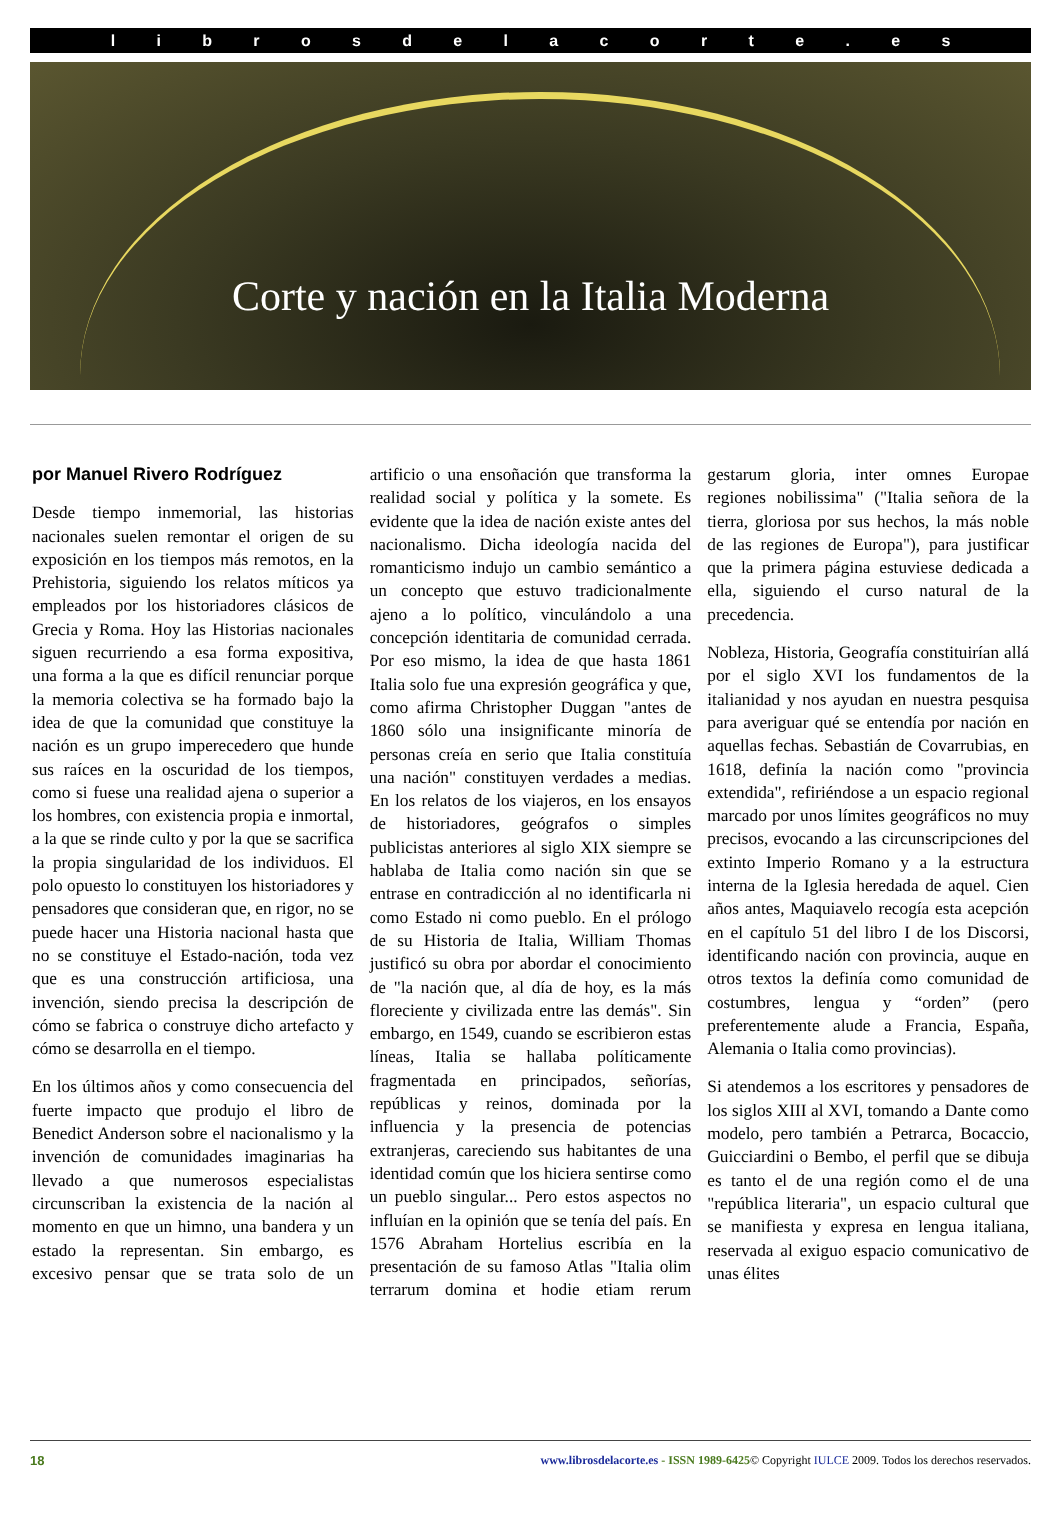l i b r o s d e l a c o r t e . e s
Corte y nación en la Italia Moderna
por Manuel Rivero Rodríguez
Desde tiempo inmemorial, las historias nacionales suelen remontar el origen de su exposición en los tiempos más remotos, en la Prehistoria, siguiendo los relatos míticos ya empleados por los historiadores clásicos de Grecia y Roma. Hoy las Historias nacionales siguen recurriendo a esa forma expositiva, una forma a la que es difícil renunciar porque la memoria colectiva se ha formado bajo la idea de que la comunidad que constituye la nación es un grupo imperecedero que hunde sus raíces en la oscuridad de los tiempos, como si fuese una realidad ajena o superior a los hombres, con existencia propia e inmortal, a la que se rinde culto y por la que se sacrifica la propia singularidad de los individuos. El polo opuesto lo constituyen los historiadores y pensadores que consideran que, en rigor, no se puede hacer una Historia nacional hasta que no se constituye el Estado-nación, toda vez que es una construcción artificiosa, una invención, siendo precisa la descripción de cómo se fabrica o construye dicho artefacto y cómo se desarrolla en el tiempo.
En los últimos años y como consecuencia del fuerte impacto que produjo el libro de Benedict Anderson sobre el nacionalismo y la invención de comunidades imaginarias ha llevado a que numerosos especialistas circunscriban la existencia de la nación al momento en que un himno, una bandera y un estado la representan. Sin embargo, es excesivo pensar que se trata solo de un artificio o una ensoñación que transforma la realidad social y política y la somete. Es evidente que la idea de nación existe antes del nacionalismo. Dicha ideología nacida del romanticismo indujo un cambio semántico a un concepto que estuvo tradicionalmente ajeno a lo político, vinculándolo a una concepción identitaria de comunidad cerrada. Por eso mismo, la idea de que hasta 1861 Italia solo fue una expresión geográfica y que, como afirma Christopher Duggan "antes de 1860 sólo una insignificante minoría de personas creía en serio que Italia constituía una nación" constituyen verdades a medias. En los relatos de los viajeros, en los ensayos de historiadores, geógrafos o simples publicistas anteriores al siglo XIX siempre se hablaba de Italia como nación sin que se entrase en contradicción al no identificarla ni como Estado ni como pueblo. En el prólogo de su Historia de Italia, William Thomas justificó su obra por abordar el conocimiento de "la nación que, al día de hoy, es la más floreciente y civilizada entre las demás". Sin embargo, en 1549, cuando se escribieron estas líneas, Italia se hallaba políticamente fragmentada en principados, señorías, repúblicas y reinos, dominada por la influencia y la presencia de potencias extranjeras, careciendo sus habitantes de una identidad común que los hiciera sentirse como un pueblo singular... Pero estos aspectos no influían en la opinión que se tenía del país. En 1576 Abraham Hortelius escribía en la presentación de su famoso Atlas "Italia olim terrarum domina et hodie etiam rerum gestarum gloria, inter omnes Europae regiones nobilissima" ("Italia señora de la tierra, gloriosa por sus hechos, la más noble de las regiones de Europa"), para justificar que la primera página estuviese dedicada a ella, siguiendo el curso natural de la precedencia.
Nobleza, Historia, Geografía constituirían allá por el siglo XVI los fundamentos de la italianidad y nos ayudan en nuestra pesquisa para averiguar qué se entendía por nación en aquellas fechas. Sebastián de Covarrubias, en 1618, definía la nación como "provincia extendida", refiriéndose a un espacio regional marcado por unos límites geográficos no muy precisos, evocando a las circunscripciones del extinto Imperio Romano y a la estructura interna de la Iglesia heredada de aquel. Cien años antes, Maquiavelo recogía esta acepción en el capítulo 51 del libro I de los Discorsi, identificando nación con provincia, auque en otros textos la definía como comunidad de costumbres, lengua y “orden” (pero preferentemente alude a Francia, España, Alemania o Italia como provincias).
Si atendemos a los escritores y pensadores de los siglos XIII al XVI, tomando a Dante como modelo, pero también a Petrarca, Bocaccio, Guicciardini o Bembo, el perfil que se dibuja es tanto el de una región como el de una "república literaria", un espacio cultural que se manifiesta y expresa en lengua italiana, reservada al exiguo espacio comunicativo de unas élites
18 www.librosdelacorte.es - ISSN 1989-6425© Copyright IULCE 2009. Todos los derechos reservados.